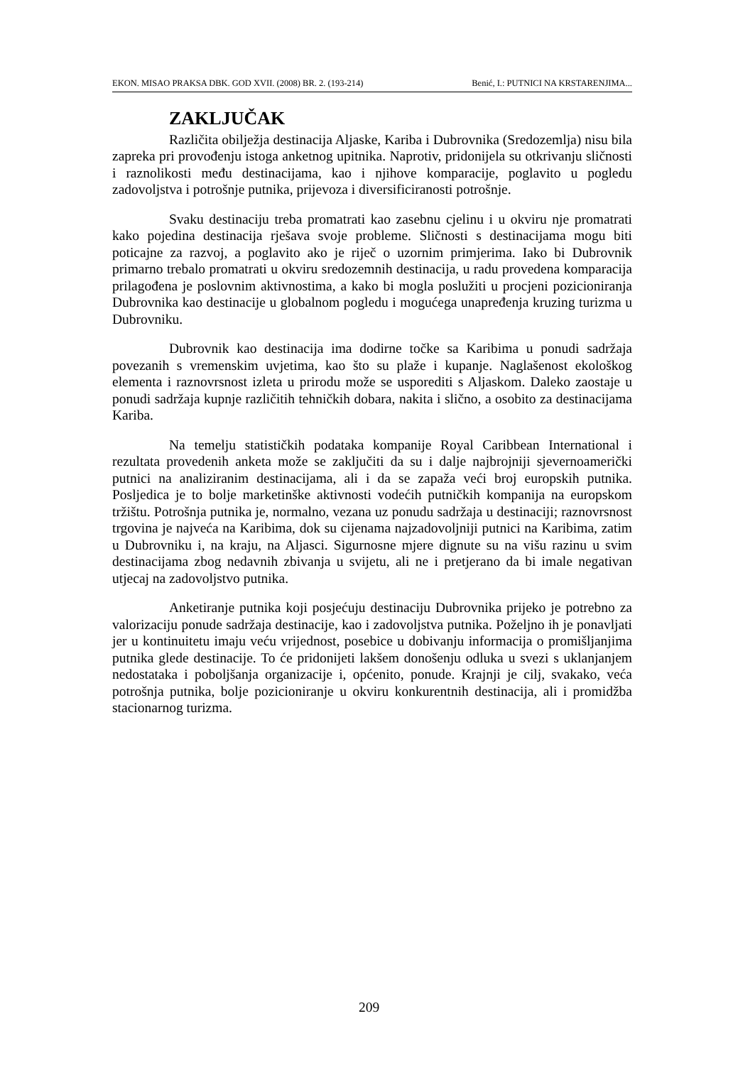EKON. MISAO PRAKSA DBK. GOD XVII. (2008) BR. 2. (193-214) Benić, I.: PUTNICI NA KRSTARENJIMA...
ZAKLJUČAK
Različita obilježja destinacija Aljaske, Kariba i Dubrovnika (Sredozemlja) nisu bila zapreka pri provođenju istoga anketnog upitnika. Naprotiv, pridonijela su otkrivanju sličnosti i raznolikosti među destinacijama, kao i njihove komparacije, poglavito u pogledu zadovoljstva i potrošnje putnika, prijevoza i diversificiranosti potrošnje.
Svaku destinaciju treba promatrati kao zasebnu cjelinu i u okviru nje promatrati kako pojedina destinacija rješava svoje probleme. Sličnosti s destinacijama mogu biti poticajne za razvoj, a poglavito ako je riječ o uzornim primjerima. Iako bi Dubrovnik primarno trebalo promatrati u okviru sredozemnih destinacija, u radu provedena komparacija prilagođena je poslovnim aktivnostima, a kako bi mogla poslužiti u procjeni pozicioniranja Dubrovnika kao destinacije u globalnom pogledu i mogućega unapređenja kruzing turizma u Dubrovniku.
Dubrovnik kao destinacija ima dodirne točke sa Karibima u ponudi sadržaja povezanih s vremenskim uvjetima, kao što su plaže i kupanje. Naglašenost ekološkog elementa i raznovrsnost izleta u prirodu može se usporediti s Aljaskom. Daleko zaostaje u ponudi sadržaja kupnje različitih tehničkih dobara, nakita i slično, a osobito za destinacijama Kariba.
Na temelju statističkih podataka kompanije Royal Caribbean International i rezultata provedenih anketa može se zaključiti da su i dalje najbrojniji sjevernoamerički putnici na analiziranim destinacijama, ali i da se zapaža veći broj europskih putnika. Posljedica je to bolje marketinške aktivnosti vodećih putničkih kompanija na europskom tržištu. Potrošnja putnika je, normalno, vezana uz ponudu sadržaja u destinaciji; raznovrsnost trgovina je najveća na Karibima, dok su cijenama najzadovoljniji putnici na Karibima, zatim u Dubrovniku i, na kraju, na Aljasci. Sigurnosne mjere dignute su na višu razinu u svim destinacijama zbog nedavnih zbivanja u svijetu, ali ne i pretjerano da bi imale negativan utjecaj na zadovoljstvo putnika.
Anketiranje putnika koji posjećuju destinaciju Dubrovnika prijeko je potrebno za valorizaciju ponude sadržaja destinacije, kao i zadovoljstva putnika. Poželjno ih je ponavljati jer u kontinuitetu imaju veću vrijednost, posebice u dobivanju informacija o promišljanjima putnika glede destinacije. To će pridonijeti lakšem donošenju odluka u svezi s uklanjanjem nedostataka i poboljšanja organizacije i, općenito, ponude. Krajnji je cilj, svakako, veća potrošnja putnika, bolje pozicioniranje u okviru konkurentnih destinacija, ali i promidžba stacionarnog turizma.
209